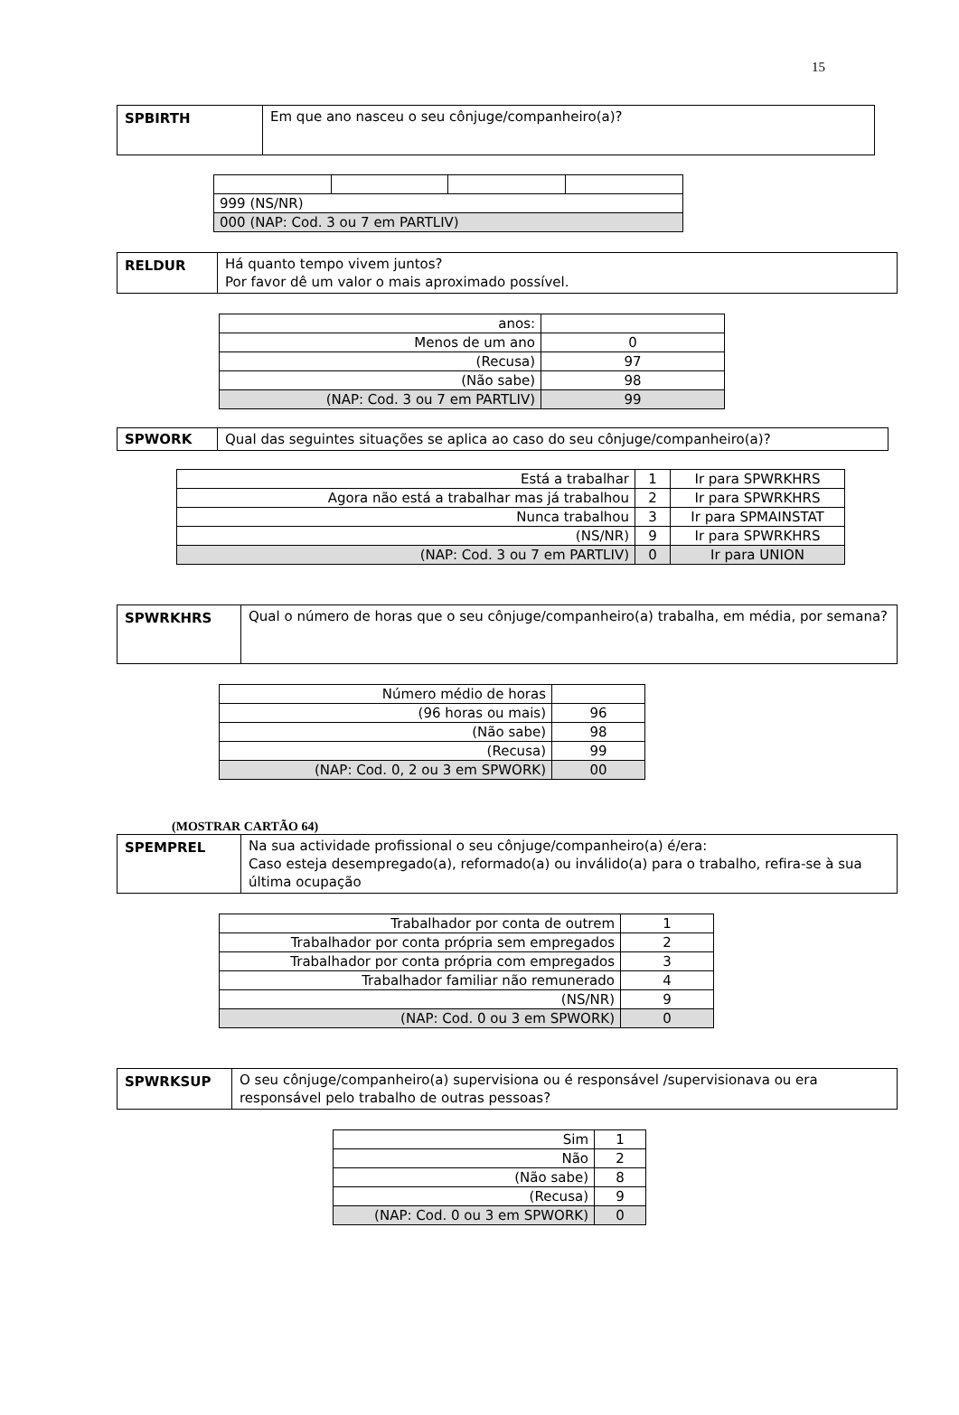15
| SPBIRTH | Em que ano nasceu o seu cônjuge/companheiro(a)? |
| 999 (NS/NR) | | | |
| 000 (NAP: Cod. 3 ou 7 em PARTLIV) | | | |
| RELDUR | Há quanto tempo vivem juntos? Por favor dê um valor o mais aproximado possível. |
| anos: | |
| Menos de um ano | 0 |
| (Recusa) | 97 |
| (Não sabe) | 98 |
| (NAP: Cod. 3 ou 7 em PARTLIV) | 99 |
| SPWORK | Qual das seguintes situações se aplica ao caso do seu cônjuge/companheiro(a)? |
| Está a trabalhar | 1 | Ir para SPWRKHRS |
| Agora não está a trabalhar mas já trabalhou | 2 | Ir para SPWRKHRS |
| Nunca trabalhou | 3 | Ir para SPMAINSTAT |
| (NS/NR) | 9 | Ir para SPWRKHRS |
| (NAP: Cod. 3 ou 7 em PARTLIV) | 0 | Ir para UNION |
| SPWRKHRS | Qual o número de horas que o seu cônjuge/companheiro(a) trabalha, em média, por semana? |
| Número médio de horas | |
| (96 horas ou mais) | 96 |
| (Não sabe) | 98 |
| (Recusa) | 99 |
| (NAP: Cod. 0, 2 ou 3 em SPWORK) | 00 |
(MOSTRAR CARTÃO 64)
| SPEMPREL | Na sua actividade profissional o seu cônjuge/companheiro(a) é/era: Caso esteja desempregado(a), reformado(a) ou inválido(a) para o trabalho, refira-se à sua última ocupação |
| Trabalhador por conta de outrem | 1 |
| Trabalhador por conta própria sem empregados | 2 |
| Trabalhador por conta própria com empregados | 3 |
| Trabalhador familiar não remunerado | 4 |
| (NS/NR) | 9 |
| (NAP: Cod. 0 ou 3 em SPWORK) | 0 |
| SPWRKSUP | O seu cônjuge/companheiro(a) supervisiona ou é responsável /supervisionava ou era responsável pelo trabalho de outras pessoas? |
| Sim | 1 |
| Não | 2 |
| (Não sabe) | 8 |
| (Recusa) | 9 |
| (NAP: Cod. 0 ou 3 em SPWORK) | 0 |